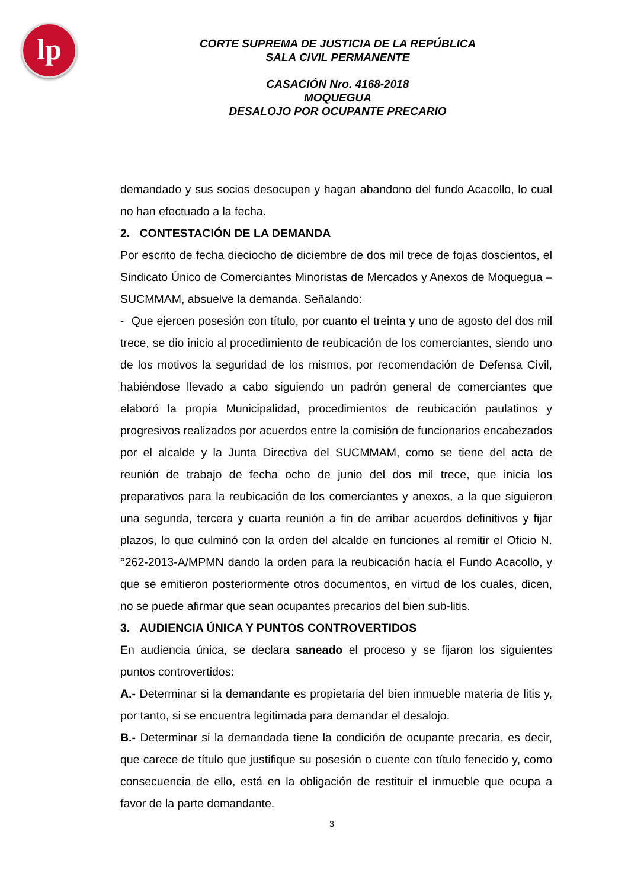lp
CORTE SUPREMA DE JUSTICIA DE LA REPÚBLICA
SALA CIVIL PERMANENTE
CASACIÓN Nro. 4168-2018
MOQUEGUA
DESALOJO POR OCUPANTE PRECARIO
demandado y sus socios desocupen y hagan abandono del fundo Acacollo, lo cual no han efectuado a la fecha.
2. CONTESTACIÓN DE LA DEMANDA
Por escrito de fecha dieciocho de diciembre de dos mil trece de fojas doscientos, el Sindicato Único de Comerciantes Minoristas de Mercados y Anexos de Moquegua – SUCMMAM, absuelve la demanda. Señalando:
- Que ejercen posesión con título, por cuanto el treinta y uno de agosto del dos mil trece, se dio inicio al procedimiento de reubicación de los comerciantes, siendo uno de los motivos la seguridad de los mismos, por recomendación de Defensa Civil, habiéndose llevado a cabo siguiendo un padrón general de comerciantes que elaboró la propia Municipalidad, procedimientos de reubicación paulatinos y progresivos realizados por acuerdos entre la comisión de funcionarios encabezados por el alcalde y la Junta Directiva del SUCMMAM, como se tiene del acta de reunión de trabajo de fecha ocho de junio del dos mil trece, que inicia los preparativos para la reubicación de los comerciantes y anexos, a la que siguieron una segunda, tercera y cuarta reunión a fin de arribar acuerdos definitivos y fijar plazos, lo que culminó con la orden del alcalde en funciones al remitir el Oficio N.°262-2013-A/MPMN dando la orden para la reubicación hacia el Fundo Acacollo, y que se emitieron posteriormente otros documentos, en virtud de los cuales, dicen, no se puede afirmar que sean ocupantes precarios del bien sub-litis.
3. AUDIENCIA ÚNICA Y PUNTOS CONTROVERTIDOS
En audiencia única, se declara saneado el proceso y se fijaron los siguientes puntos controvertidos:
A.- Determinar si la demandante es propietaria del bien inmueble materia de litis y, por tanto, si se encuentra legitimada para demandar el desalojo.
B.- Determinar si la demandada tiene la condición de ocupante precaria, es decir, que carece de título que justifique su posesión o cuente con título fenecido y, como consecuencia de ello, está en la obligación de restituir el inmueble que ocupa a favor de la parte demandante.
3